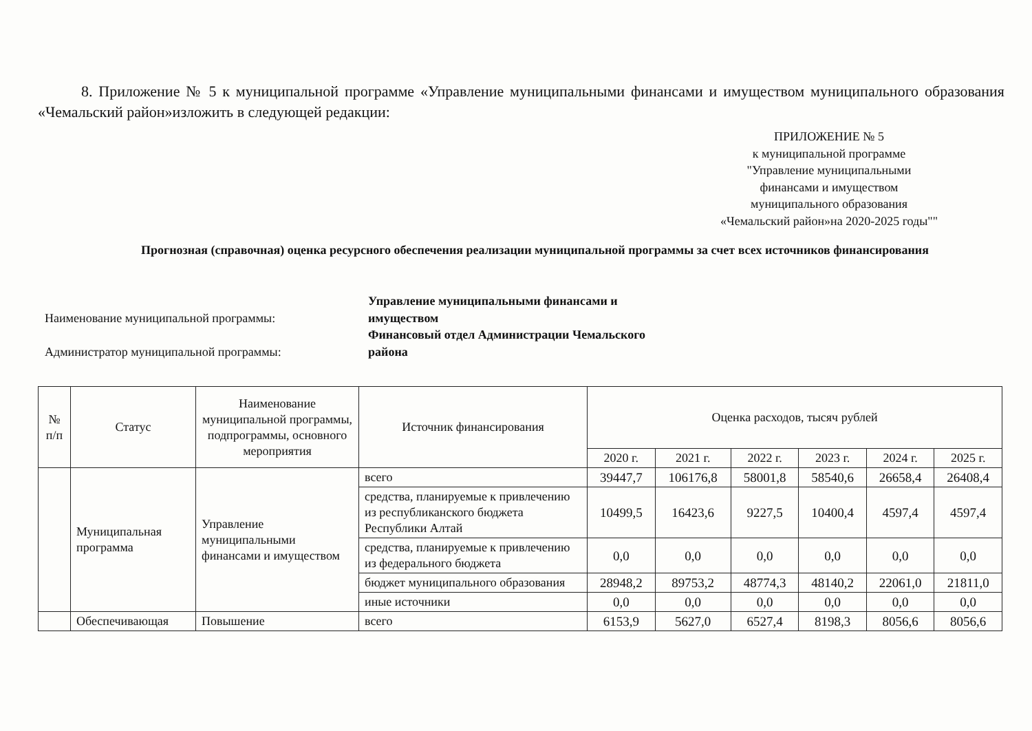8. Приложение № 5 к муниципальной программе «Управление муниципальными финансами и имуществом муниципального образования «Чемальский район»изложить в следующей редакции:
ПРИЛОЖЕНИЕ № 5
к муниципальной программе
"Управление муниципальными
финансами и имуществом
муниципального образования
«Чемальский район»на 2020-2025 годы""
Прогнозная (справочная) оценка ресурсного обеспечения реализации муниципальной программы за счет всех источников финансирования
Наименование муниципальной программы:
Управление муниципальными финансами и
имуществом
Администратор муниципальной программы:
Финансовый отдел Администрации Чемальского
района
| № п/п | Статус | Наименование муниципальной программы, подпрограммы, основного мероприятия | Источник финансирования | Оценка расходов, тысяч рублей | | | | | |
| --- | --- | --- | --- | --- | --- | --- | --- | --- | --- |
| | | | | 2020 г. | 2021 г. | 2022 г. | 2023 г. | 2024 г. | 2025 г. |
| | Муниципальная программа | Управление муниципальными финансами и имуществом | всего | 39447,7 | 106176,8 | 58001,8 | 58540,6 | 26658,4 | 26408,4 |
| | | | средства, планируемые к привлечению из республиканского бюджета Республики Алтай | 10499,5 | 16423,6 | 9227,5 | 10400,4 | 4597,4 | 4597,4 |
| | | | средства, планируемые к привлечению из федерального бюджета | 0,0 | 0,0 | 0,0 | 0,0 | 0,0 | 0,0 |
| | | | бюджет муниципального образования | 28948,2 | 89753,2 | 48774,3 | 48140,2 | 22061,0 | 21811,0 |
| | | | иные источники | 0,0 | 0,0 | 0,0 | 0,0 | 0,0 | 0,0 |
| | Обеспечивающая | Повышение | всего | 6153,9 | 5627,0 | 6527,4 | 8198,3 | 8056,6 | 8056,6 |